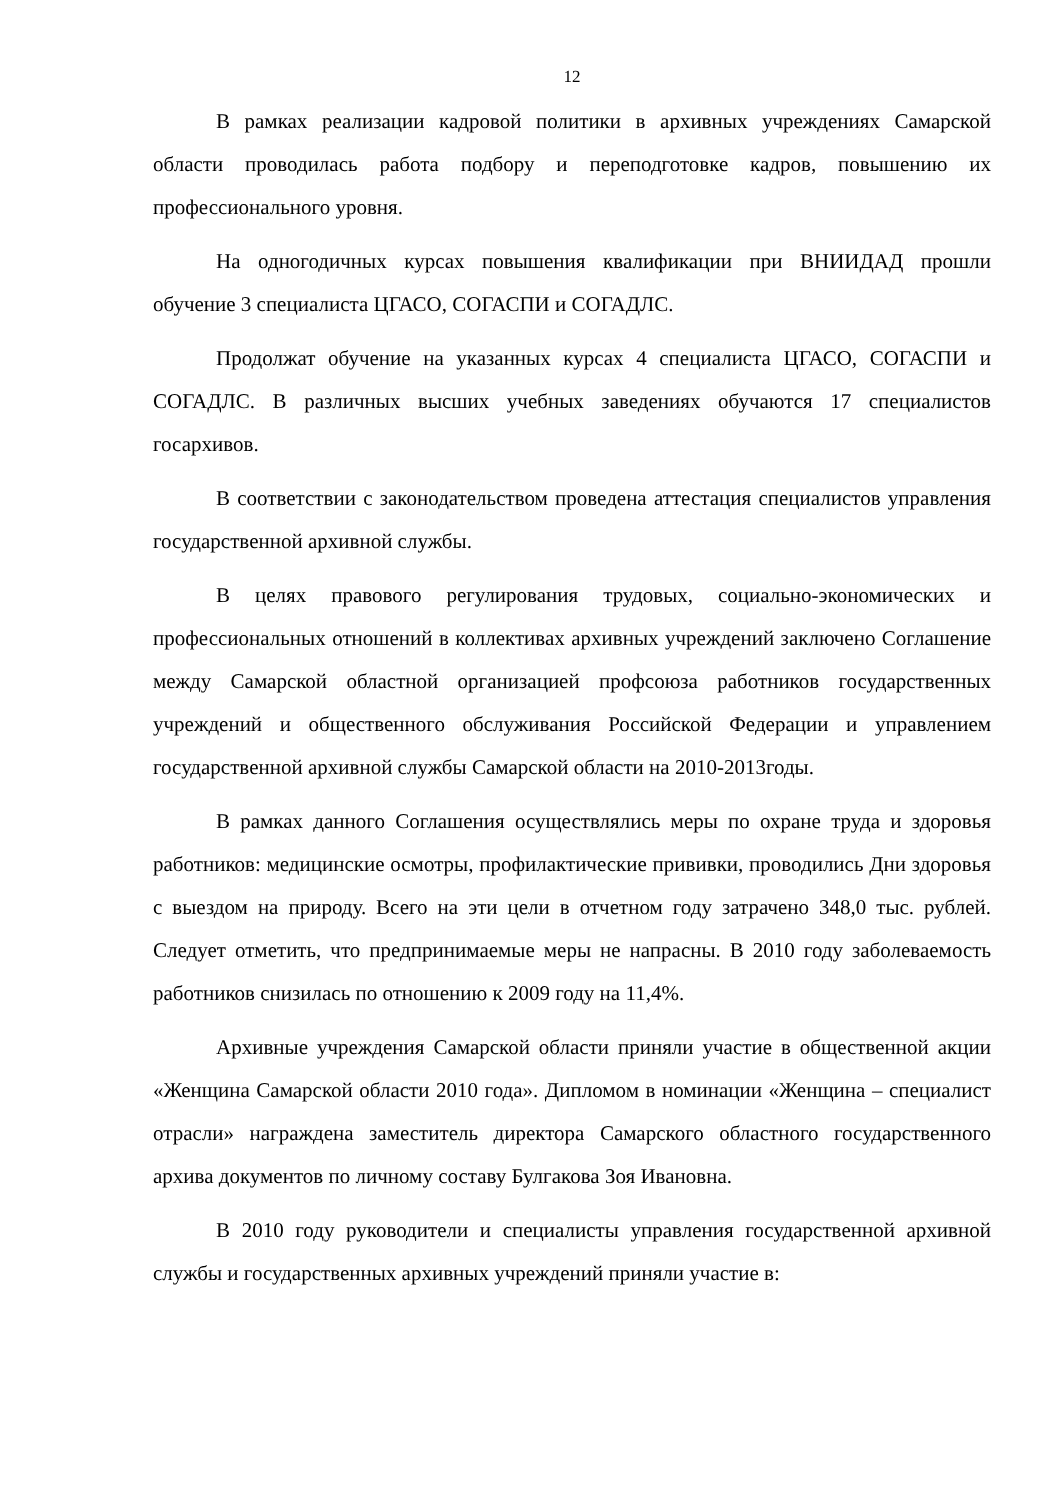12
В рамках реализации кадровой политики в архивных учреждениях Самарской области проводилась работа подбору и переподготовке кадров, повышению их профессионального уровня.
На одногодичных курсах повышения квалификации при ВНИИДАД прошли обучение 3 специалиста ЦГАСО, СОГАСПИ и СОГАДЛС.
Продолжат обучение на указанных курсах 4 специалиста ЦГАСО, СОГАСПИ и СОГАДЛС. В различных высших учебных заведениях обучаются 17 специалистов госархивов.
В соответствии с законодательством проведена аттестация специалистов управления государственной архивной службы.
В целях правового регулирования трудовых, социально-экономических и профессиональных отношений в коллективах архивных учреждений заключено Соглашение между Самарской областной организацией профсоюза работников государственных учреждений и общественного обслуживания Российской Федерации и управлением государственной архивной службы Самарской области на 2010-2013годы.
В рамках данного Соглашения осуществлялись меры по охране труда и здоровья работников: медицинские осмотры, профилактические прививки, проводились Дни здоровья с выездом на природу. Всего на эти цели в отчетном году затрачено 348,0 тыс. рублей. Следует отметить, что предпринимаемые меры не напрасны. В 2010 году заболеваемость работников снизилась по отношению к 2009 году на 11,4%.
Архивные учреждения Самарской области приняли участие в общественной акции «Женщина Самарской области 2010 года». Дипломом в номинации «Женщина – специалист отрасли» награждена заместитель директора Самарского областного государственного архива документов по личному составу Булгакова Зоя Ивановна.
В 2010 году руководители и специалисты управления государственной архивной службы и государственных архивных учреждений приняли участие в: